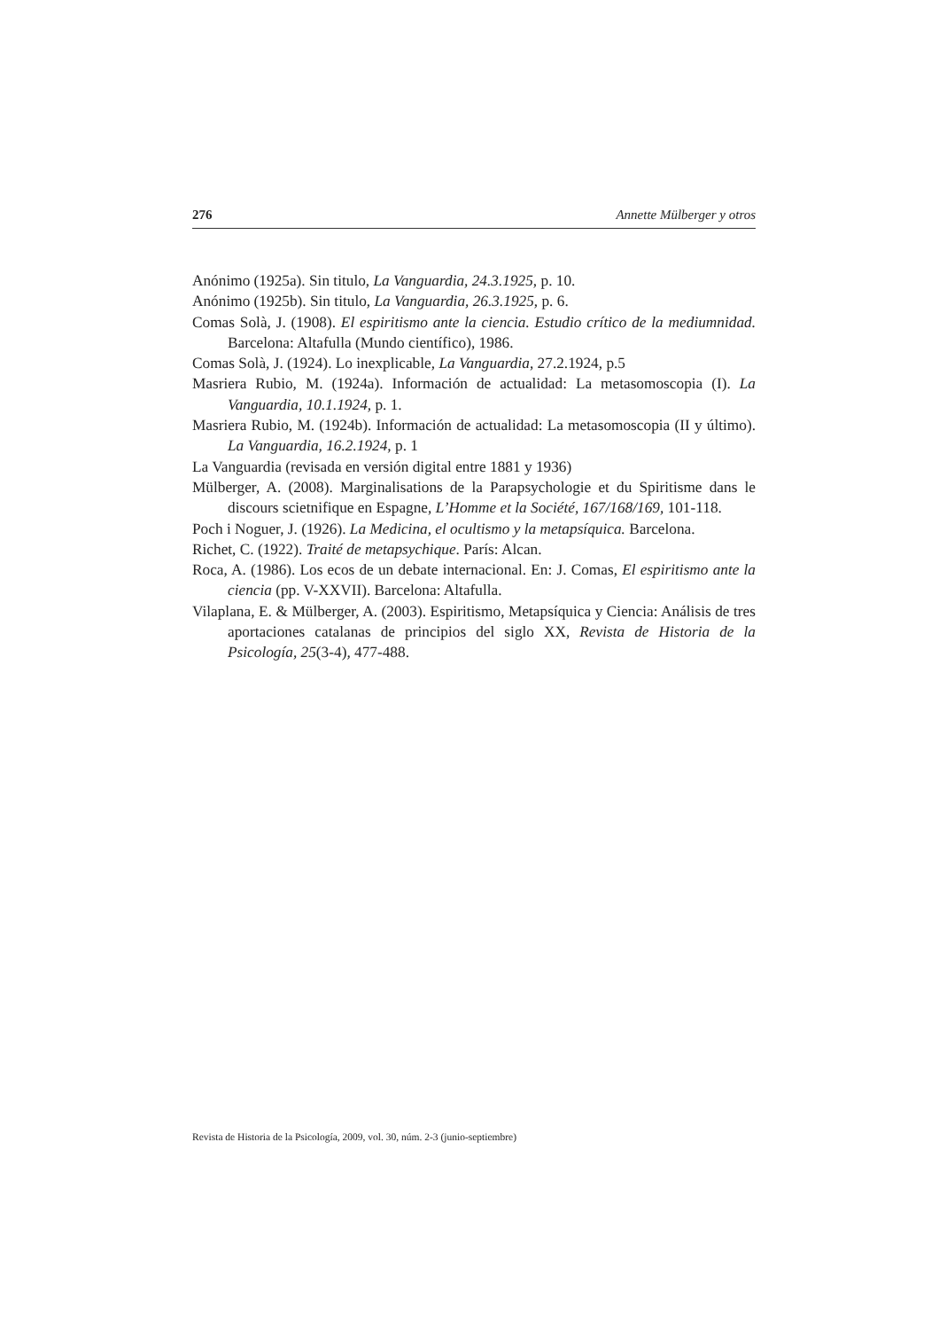276 Annette Mülberger y otros
Anónimo (1925a). Sin titulo, La Vanguardia, 24.3.1925, p. 10.
Anónimo (1925b). Sin titulo, La Vanguardia, 26.3.1925, p. 6.
Comas Solà, J. (1908). El espiritismo ante la ciencia. Estudio crítico de la mediumnidad. Barcelona: Altafulla (Mundo científico), 1986.
Comas Solà, J. (1924). Lo inexplicable, La Vanguardia, 27.2.1924, p.5
Masriera Rubio, M. (1924a). Información de actualidad: La metasomoscopia (I). La Vanguardia, 10.1.1924, p. 1.
Masriera Rubio, M. (1924b). Información de actualidad: La metasomoscopia (II y último). La Vanguardia, 16.2.1924, p. 1
La Vanguardia (revisada en versión digital entre 1881 y 1936)
Mülberger, A. (2008). Marginalisations de la Parapsychologie et du Spiritisme dans le discours scietnifique en Espagne, L’Homme et la Société, 167/168/169, 101-118.
Poch i Noguer, J. (1926). La Medicina, el ocultismo y la metapsíquica. Barcelona.
Richet, C. (1922). Traité de metapsychique. París: Alcan.
Roca, A. (1986). Los ecos de un debate internacional. En: J. Comas, El espiritismo ante la ciencia (pp. V-XXVII). Barcelona: Altafulla.
Vilaplana, E. & Mülberger, A. (2003). Espiritismo, Metapsíquica y Ciencia: Análisis de tres aportaciones catalanas de principios del siglo XX, Revista de Historia de la Psicología, 25(3-4), 477-488.
Revista de Historia de la Psicología, 2009, vol. 30, núm. 2-3 (junio-septiembre)